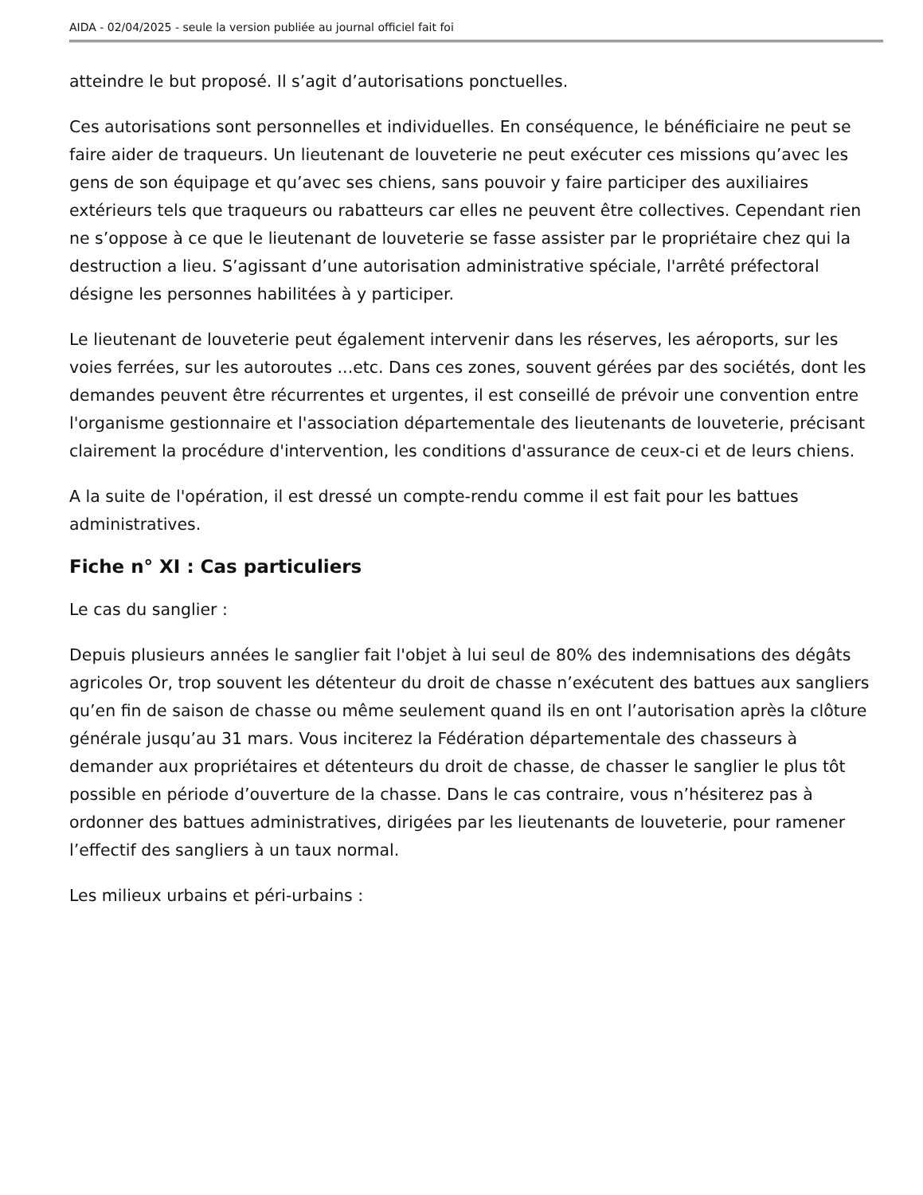AIDA - 02/04/2025 - seule la version publiée au journal officiel fait foi
atteindre le but proposé. Il s’agit d’autorisations ponctuelles.
Ces autorisations sont personnelles et individuelles. En conséquence, le bénéficiaire ne peut se faire aider de traqueurs. Un lieutenant de louveterie ne peut exécuter ces missions qu’avec les gens de son équipage et qu’avec ses chiens, sans pouvoir y faire participer des auxiliaires extérieurs tels que traqueurs ou rabatteurs car elles ne peuvent être collectives. Cependant rien ne s’oppose à ce que le lieutenant de louveterie se fasse assister par le propriétaire chez qui la destruction a lieu. S’agissant d’une autorisation administrative spéciale, l'arrêté préfectoral désigne les personnes habilitées à y participer.
Le lieutenant de louveterie peut également intervenir dans les réserves, les aéroports, sur les voies ferrées, sur les autoroutes ...etc. Dans ces zones, souvent gérées par des sociétés, dont les demandes peuvent être récurrentes et urgentes, il est conseillé de prévoir une convention entre l'organisme gestionnaire et l'association départementale des lieutenants de louveterie, précisant clairement la procédure d'intervention, les conditions d'assurance de ceux-ci et de leurs chiens.
A la suite de l'opération, il est dressé un compte-rendu comme il est fait pour les battues administratives.
Fiche n° XI : Cas particuliers
Le cas du sanglier :
Depuis plusieurs années le sanglier fait l'objet à lui seul de 80% des indemnisations des dégâts agricoles Or, trop souvent les détenteur du droit de chasse n’exécutent des battues aux sangliers qu’en fin de saison de chasse ou même seulement quand ils en ont l’autorisation après la clôture générale jusqu’au 31 mars. Vous inciterez la Fédération départementale des chasseurs à demander aux propriétaires et détenteurs du droit de chasse, de chasser le sanglier le plus tôt possible en période d’ouverture de la chasse. Dans le cas contraire, vous n’hésiterez pas à ordonner des battues administratives, dirigées par les lieutenants de louveterie, pour ramener l’effectif des sangliers à un taux normal.
Les milieux urbains et péri-urbains :